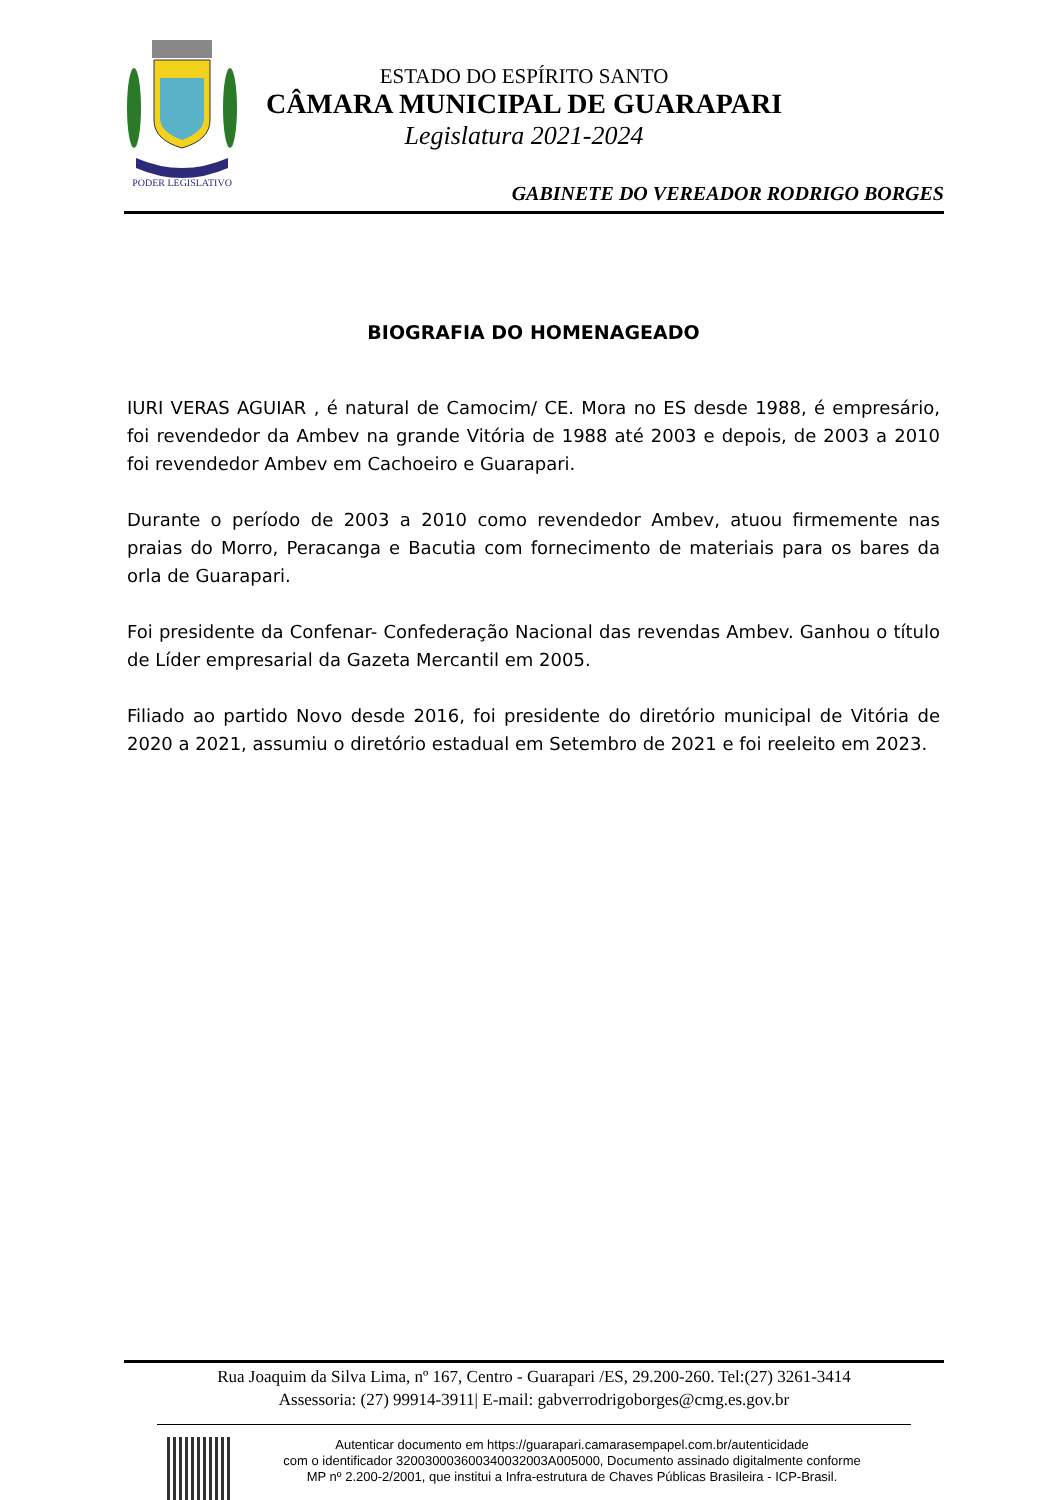PODER LEGISLATIVO
ESTADO DO ESPÍRITO SANTO
CÂMARA MUNICIPAL DE GUARAPARI
Legislatura 2021-2024
GABINETE DO VEREADOR RODRIGO BORGES
BIOGRAFIA DO HOMENAGEADO
IURI VERAS AGUIAR , é natural de Camocim/ CE. Mora no ES desde 1988, é empresário, foi revendedor da Ambev na grande Vitória de 1988 até 2003 e depois, de 2003 a 2010 foi revendedor Ambev em Cachoeiro e Guarapari.
Durante o período de 2003 a 2010 como revendedor Ambev, atuou firmemente nas praias do Morro, Peracanga e Bacutia com fornecimento de materiais para os bares da orla de Guarapari.
Foi presidente da Confenar- Confederação Nacional das revendas Ambev. Ganhou o título de Líder empresarial da Gazeta Mercantil em 2005.
Filiado ao partido Novo desde 2016, foi presidente do diretório municipal de Vitória de 2020 a 2021, assumiu o diretório estadual em Setembro de 2021 e foi reeleito em 2023.
Rua Joaquim da Silva Lima, nº 167, Centro - Guarapari /ES, 29.200-260. Tel:(27) 3261-3414
Assessoria: (27) 99914-3911| E-mail: gabverrodrigoborges@cmg.es.gov.br
Autenticar documento em https://guarapari.camarasempapel.com.br/autenticidade
com o identificador 320030003600340032003A005000, Documento assinado digitalmente conforme
MP nº 2.200-2/2001, que institui a Infra-estrutura de Chaves Públicas Brasileira - ICP-Brasil.